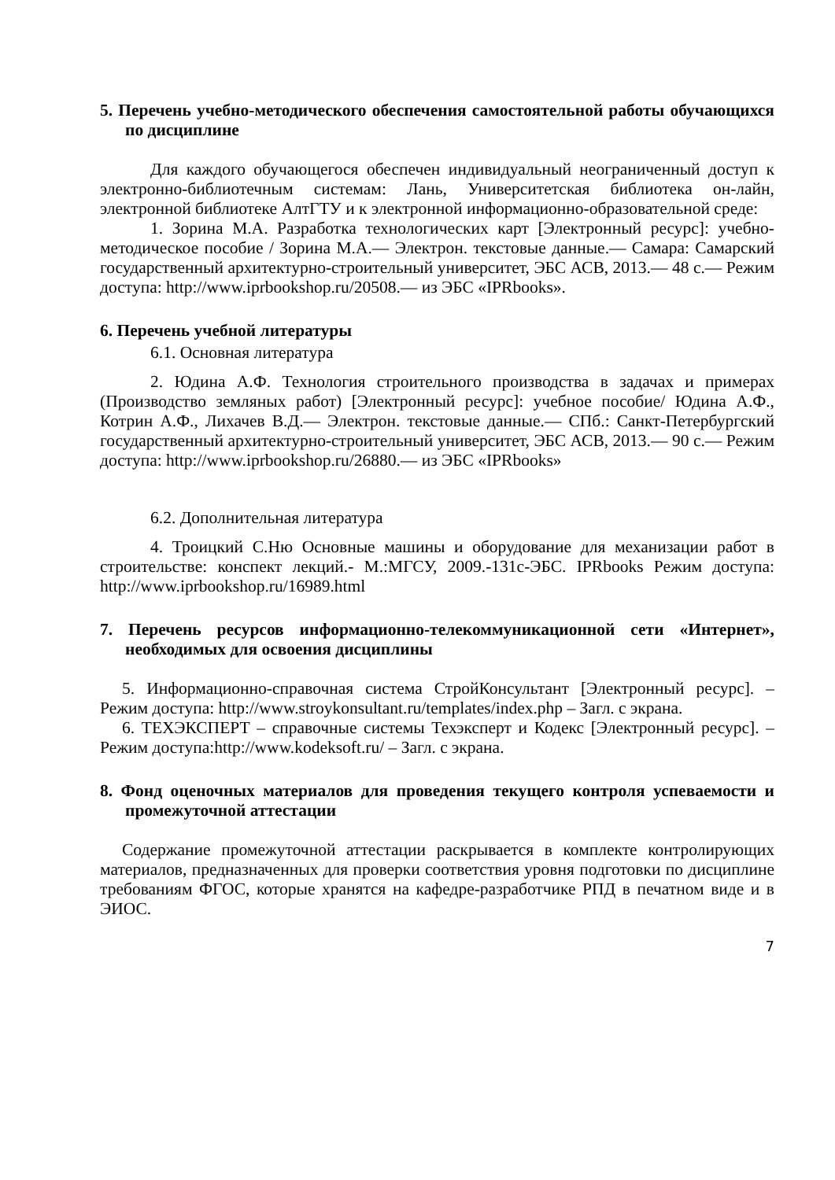5. Перечень учебно-методического обеспечения самостоятельной работы обучающихся по дисциплине
Для каждого обучающегося обеспечен индивидуальный неограниченный доступ к электронно-библиотечным системам: Лань, Университетская библиотека он-лайн, электронной библиотеке АлтГТУ и к электронной информационно-образовательной среде:
1. Зорина М.А. Разработка технологических карт [Электронный ресурс]: учебно-методическое пособие / Зорина М.А.— Электрон. текстовые данные.— Самара: Самарский государственный архитектурно-строительный университет, ЭБС АСВ, 2013.— 48 с.— Режим доступа: http://www.iprbookshop.ru/20508.— из ЭБС «IPRbooks».
6. Перечень учебной литературы
6.1. Основная литература
2. Юдина А.Ф. Технология строительного производства в задачах и примерах (Производство земляных работ) [Электронный ресурс]: учебное пособие/ Юдина А.Ф., Котрин А.Ф., Лихачев В.Д.— Электрон. текстовые данные.— СПб.: Санкт-Петербургский государственный архитектурно-строительный университет, ЭБС АСВ, 2013.— 90 с.— Режим доступа: http://www.iprbookshop.ru/26880.— из ЭБС «IPRbooks»
6.2. Дополнительная литература
4. Троицкий С.Ню Основные машины и оборудование для механизации работ в строительстве: конспект лекций.- М.:МГСУ, 2009.-131с-ЭБС. IPRbooks Режим доступа: http://www.iprbookshop.ru/16989.html
7. Перечень ресурсов информационно-телекоммуникационной сети «Интернет», необходимых для освоения дисциплины
5. Информационно-справочная система СтройКонсультант [Электронный ресурс]. – Режим доступа: http://www.stroykonsultant.ru/templates/index.php – Загл. с экрана.
6. ТЕХЭКСПЕРТ – справочные системы Техэксперт и Кодекс [Электронный ресурс]. – Режим доступа:http://www.kodeksoft.ru/ – Загл. с экрана.
8. Фонд оценочных материалов для проведения текущего контроля успеваемости и промежуточной аттестации
Содержание промежуточной аттестации раскрывается в комплекте контролирующих материалов, предназначенных для проверки соответствия уровня подготовки по дисциплине требованиям ФГОС, которые хранятся на кафедре-разработчике РПД в печатном виде и в ЭИОС.
7